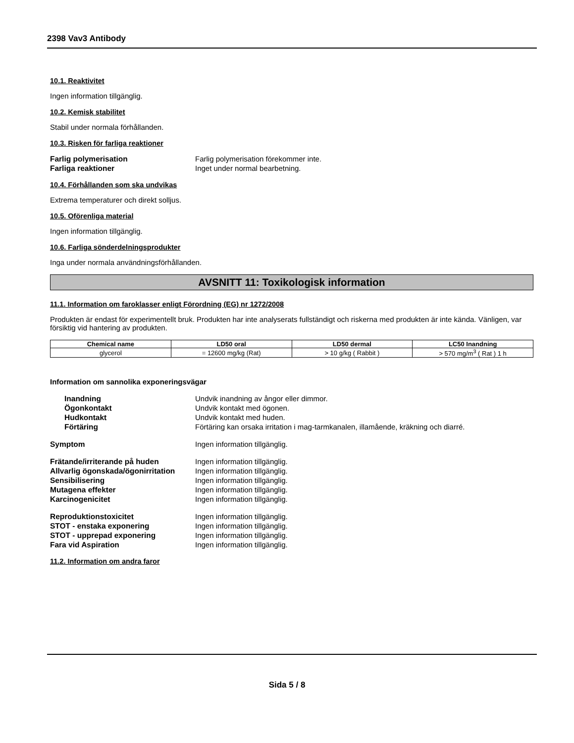2398 Vav3 Antibody
10.1. Reaktivitet
Ingen information tillgänglig.
10.2. Kemisk stabilitet
Stabil under normala förhållanden.
10.3. Risken för farliga reaktioner
Farlig polymerisation Farlig polymerisation förekommer inte. Farliga reaktioner Inget under normal bearbetning.
10.4. Förhållanden som ska undvikas
Extrema temperaturer och direkt solljus.
10.5. Oförenliga material
Ingen information tillgänglig.
10.6. Farliga sönderdelningsprodukter
Inga under normala användningsförhållanden.
AVSNITT 11: Toxikologisk information
11.1. Information om faroklasser enligt Förordning (EG) nr 1272/2008
Produkten är endast för experimentellt bruk. Produkten har inte analyserats fullständigt och riskerna med produkten är inte kända. Vänligen, var försiktig vid hantering av produkten.
| Chemical name | LD50 oral | LD50 dermal | LC50 Inandning |
| --- | --- | --- | --- |
| glycerol | = 12600 mg/kg (Rat) | > 10 g/kg ( Rabbit ) | > 570 mg/m<sup>3</sup> ( Rat ) 1 h |
Information om sannolika exponeringsvägar
Inandning Undvik inandning av ångor eller dimmor. Ögonkontakt Undvik kontakt med ögonen. Hudkontakt Undvik kontakt med huden. Förtäring Förtäring kan orsaka irritation i mag-tarmkanalen, illamående, kräkning och diarré.
Symptom Ingen information tillgänglig.
Frätande/irriterande på huden Ingen information tillgänglig. Allvarlig ögonskada/ögonirritation Ingen information tillgänglig. Sensibilisering Ingen information tillgänglig. Mutagena effekter Ingen information tillgänglig. Karcinogenicitet Ingen information tillgänglig.
Reproduktionstoxicitet Ingen information tillgänglig. STOT - enstaka exponering Ingen information tillgänglig. STOT - upprepad exponering Ingen information tillgänglig. Fara vid Aspiration Ingen information tillgänglig.
11.2. Information om andra faror
Sida 5 / 8